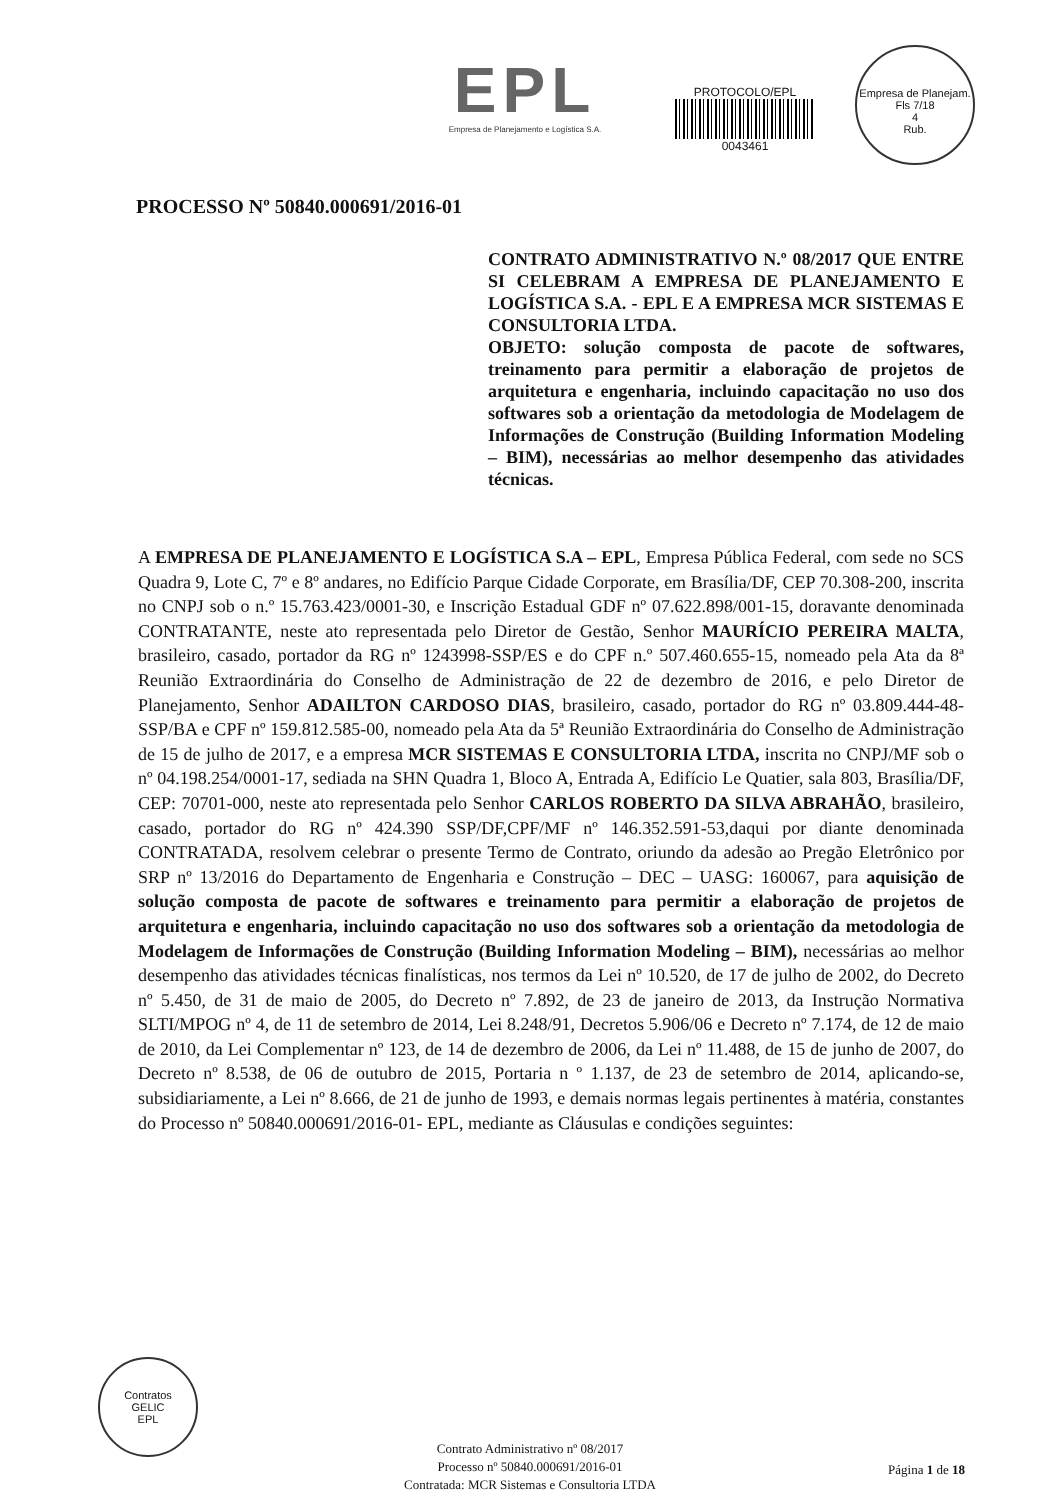EPL
Empresa de Planejamento e Logística S.A.
PROTOCOLO/EPL
0043461
Empresa de Planejam.
Fls 7/18
4
Rub.
PROCESSO Nº 50840.000691/2016-01
CONTRATO ADMINISTRATIVO N.º 08/2017 QUE ENTRE SI CELEBRAM A EMPRESA DE PLANEJAMENTO E LOGÍSTICA S.A. - EPL E A EMPRESA MCR SISTEMAS E CONSULTORIA LTDA.
OBJETO: solução composta de pacote de softwares, treinamento para permitir a elaboração de projetos de arquitetura e engenharia, incluindo capacitação no uso dos softwares sob a orientação da metodologia de Modelagem de Informações de Construção (Building Information Modeling – BIM), necessárias ao melhor desempenho das atividades técnicas.
A EMPRESA DE PLANEJAMENTO E LOGÍSTICA S.A – EPL, Empresa Pública Federal, com sede no SCS Quadra 9, Lote C, 7º e 8º andares, no Edifício Parque Cidade Corporate, em Brasília/DF, CEP 70.308-200, inscrita no CNPJ sob o n.º 15.763.423/0001-30, e Inscrição Estadual GDF nº 07.622.898/001-15, doravante denominada CONTRATANTE, neste ato representada pelo Diretor de Gestão, Senhor MAURÍCIO PEREIRA MALTA, brasileiro, casado, portador da RG nº 1243998-SSP/ES e do CPF n.º 507.460.655-15, nomeado pela Ata da 8ª Reunião Extraordinária do Conselho de Administração de 22 de dezembro de 2016, e pelo Diretor de Planejamento, Senhor ADAILTON CARDOSO DIAS, brasileiro, casado, portador do RG nº 03.809.444-48- SSP/BA e CPF nº 159.812.585-00, nomeado pela Ata da 5ª Reunião Extraordinária do Conselho de Administração de 15 de julho de 2017, e a empresa MCR SISTEMAS E CONSULTORIA LTDA, inscrita no CNPJ/MF sob o nº 04.198.254/0001-17, sediada na SHN Quadra 1, Bloco A, Entrada A, Edifício Le Quatier, sala 803, Brasília/DF, CEP: 70701-000, neste ato representada pelo Senhor CARLOS ROBERTO DA SILVA ABRAHÃO, brasileiro, casado, portador do RG nº 424.390 SSP/DF,CPF/MF nº 146.352.591-53,daqui por diante denominada CONTRATADA, resolvem celebrar o presente Termo de Contrato, oriundo da adesão ao Pregão Eletrônico por SRP nº 13/2016 do Departamento de Engenharia e Construção – DEC – UASG: 160067, para aquisição de solução composta de pacote de softwares e treinamento para permitir a elaboração de projetos de arquitetura e engenharia, incluindo capacitação no uso dos softwares sob a orientação da metodologia de Modelagem de Informações de Construção (Building Information Modeling – BIM), necessárias ao melhor desempenho das atividades técnicas finalísticas, nos termos da Lei nº 10.520, de 17 de julho de 2002, do Decreto nº 5.450, de 31 de maio de 2005, do Decreto nº 7.892, de 23 de janeiro de 2013, da Instrução Normativa SLTI/MPOG nº 4, de 11 de setembro de 2014, Lei 8.248/91, Decretos 5.906/06 e Decreto nº 7.174, de 12 de maio de 2010, da Lei Complementar nº 123, de 14 de dezembro de 2006, da Lei nº 11.488, de 15 de junho de 2007, do Decreto nº 8.538, de 06 de outubro de 2015, Portaria n º 1.137, de 23 de setembro de 2014, aplicando-se, subsidiariamente, a Lei nº 8.666, de 21 de junho de 1993, e demais normas legais pertinentes à matéria, constantes do Processo nº 50840.000691/2016-01- EPL, mediante as Cláusulas e condições seguintes:
Contratos
GELIC
EPL
Contrato Administrativo nº 08/2017
Processo nº 50840.000691/2016-01
Contratada: MCR Sistemas e Consultoria LTDA
Página 1 de 18